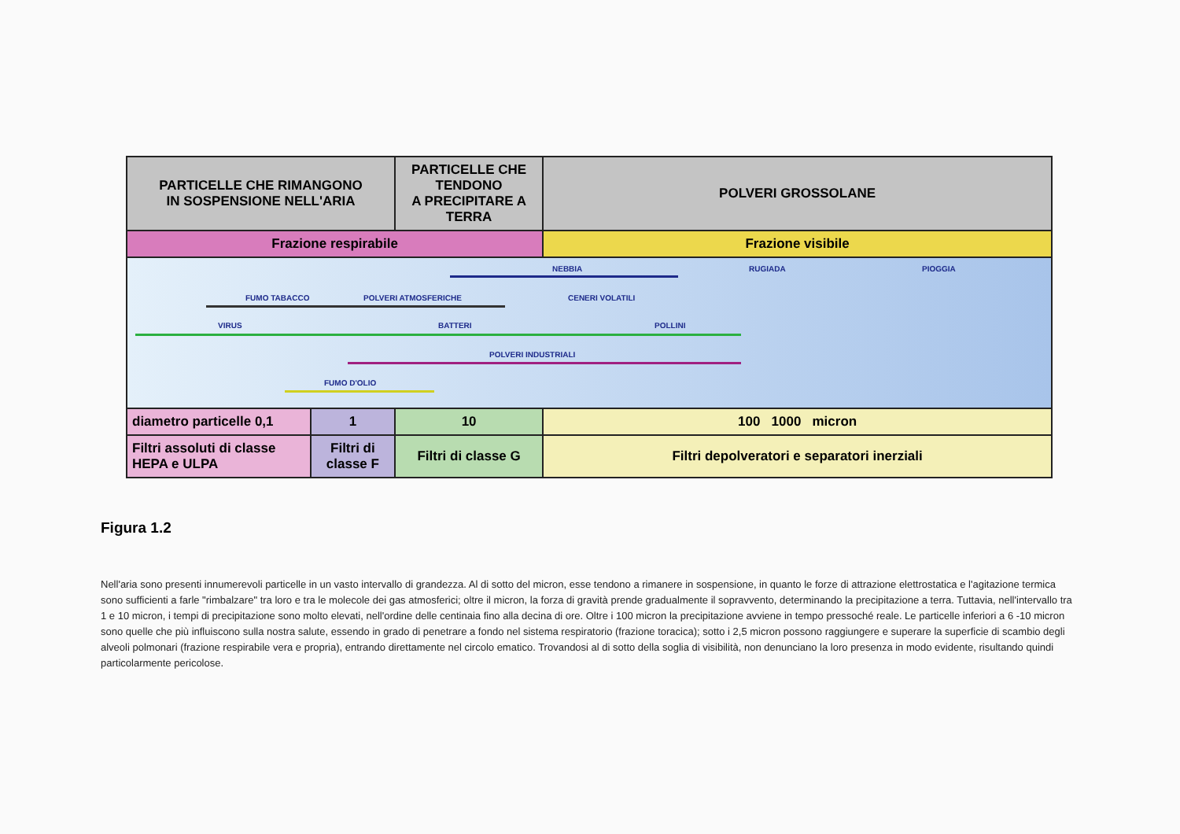| PARTICELLE CHE RIMANGONO IN SOSPENSIONE NELL'ARIA | | PARTICELLE CHE TENDONO A PRECIPITARE A TERRA | | POLVERI GROSSOLANE |
| Frazione respirabile | | | Frazione visibile | |
| NEBBIA RUGIADA PIOGGIA FUMO TABACCO POLVERI ATMOSFERICHE CENERI VOLATILI VIRUS BATTERI POLLINI POLVERI INDUSTRIALI FUMO D'OLIO | | | | |
| diametro particelle 0,1 | 1 | 10 | 100 1000 micron | |
| Filtri assoluti di classe HEPA e ULPA | Filtri di classe F | Filtri di classe G | Filtri depolveratori e separatori inerziali | |
Figura 1.2
Nell'aria sono presenti innumerevoli particelle in un vasto intervallo di grandezza. Al di sotto del micron, esse tendono a rimanere in sospensione, in quanto le forze di attrazione elettrostatica e l'agitazione termica sono sufficienti a farle "rimbalzare" tra loro e tra le molecole dei gas atmosferici; oltre il micron, la forza di gravità prende gradualmente il sopravvento, determinando la precipitazione a terra. Tuttavia, nell'intervallo tra 1 e 10 micron, i tempi di precipitazione sono molto elevati, nell'ordine delle centinaia fino alla decina di ore. Oltre i 100 micron la precipitazione avviene in tempo pressoché reale. Le particelle inferiori a 6 -10 micron sono quelle che più influiscono sulla nostra salute, essendo in grado di penetrare a fondo nel sistema respiratorio (frazione toracica); sotto i 2,5 micron possono raggiungere e superare la superficie di scambio degli alveoli polmonari (frazione respirabile vera e propria), entrando direttamente nel circolo ematico. Trovandosi al di sotto della soglia di visibilità, non denunciano la loro presenza in modo evidente, risultando quindi particolarmente pericolose.